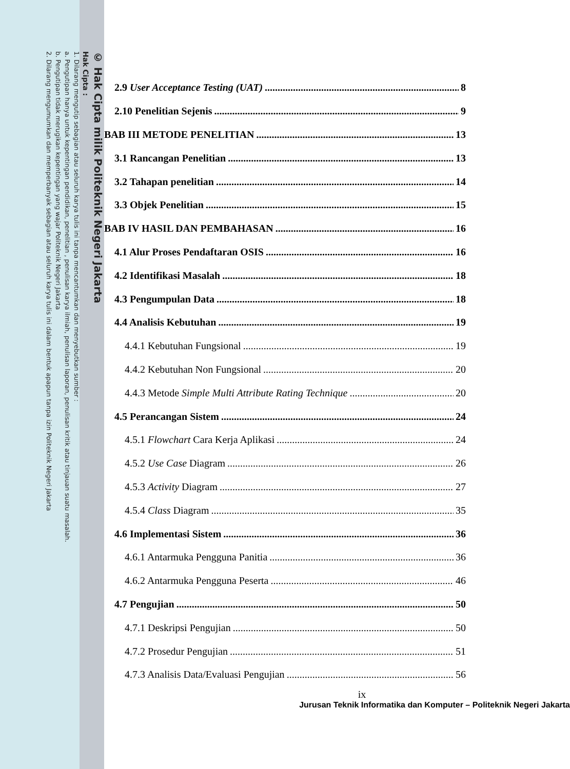© Hak Cipta milik Politeknik Negeri Jakarta
Hak Cipta :
1. Dilarang mengutip sebagian atau seluruh karya tulis ini tanpa mencantumkan dan menyebutkan sumber :
a. Pengutipan hanya untuk kepentingan pendidikan, penelitian , penulisan karya ilmiah, penulisan laporan, penulisan kritik atau tinjauan suatu masalah.
b. Pengutipan tidak merugikan kepentingan yang wajar Politeknik Negeri Jakarta
2. Dilarang mengumumkan dan memperbanyak sebagian atau seluruh karya tulis ini dalam bentuk apapun tanpa izin Politeknik Negeri Jakarta
2.9 User Acceptance Testing (UAT) 8
2.10 Penelitian Sejenis 9
BAB III METODE PENELITIAN 13
3.1 Rancangan Penelitian 13
3.2 Tahapan penelitian 14
3.3 Objek Penelitian 15
BAB IV HASIL DAN PEMBAHASAN 16
4.1 Alur Proses Pendaftaran OSIS 16
4.2 Identifikasi Masalah 18
4.3 Pengumpulan Data 18
4.4 Analisis Kebutuhan 19
4.4.1 Kebutuhan Fungsional 19
4.4.2 Kebutuhan Non Fungsional 20
4.4.3 Metode Simple Multi Attribute Rating Technique 20
4.5 Perancangan Sistem 24
4.5.1 Flowchart Cara Kerja Aplikasi 24
4.5.2 Use Case Diagram 26
4.5.3 Activity Diagram 27
4.5.4 Class Diagram 35
4.6 Implementasi Sistem 36
4.6.1 Antarmuka Pengguna Panitia 36
4.6.2 Antarmuka Pengguna Peserta 46
4.7 Pengujian 50
4.7.1 Deskripsi Pengujian 50
4.7.2 Prosedur Pengujian 51
4.7.3 Analisis Data/Evaluasi Pengujian 56
ix
Jurusan Teknik Informatika dan Komputer – Politeknik Negeri Jakarta